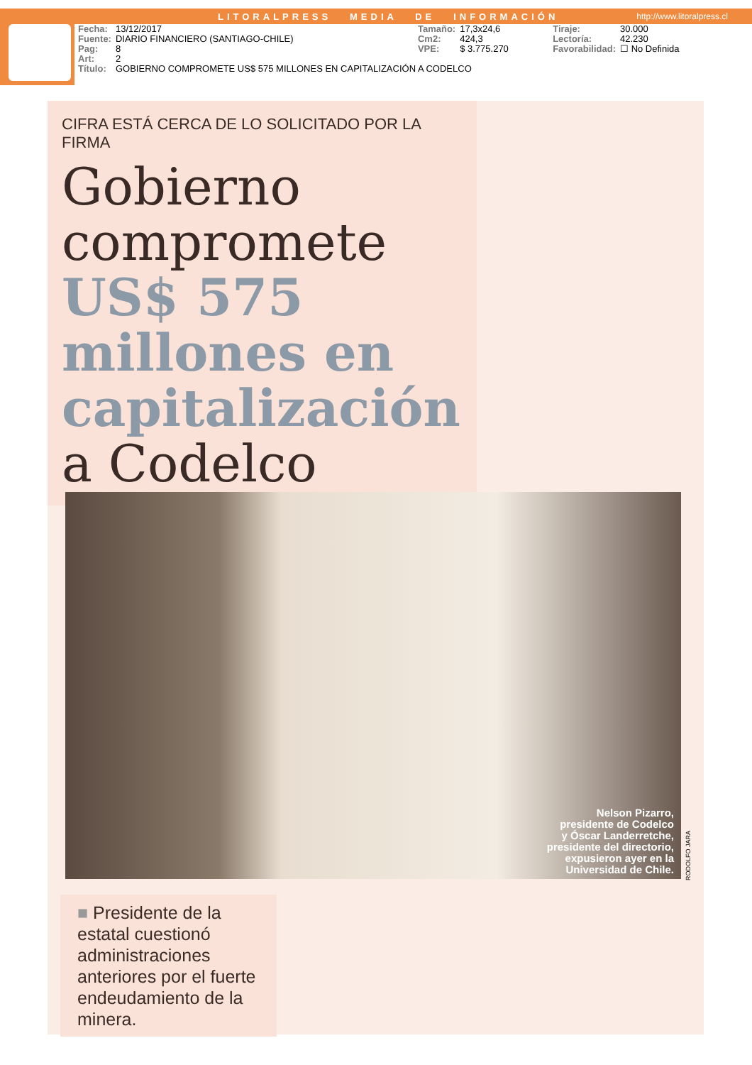LITORALPRESS MEDIA DE INFORMACIÓN http://www.litoralpress.cl
| Fecha: | 13/12/2017 | Tamaño: | 17,3x24,6 | Tiraje: | 30.000 |
| Fuente: | DIARIO FINANCIERO (SANTIAGO-CHILE) | Cm2: | 424,3 | Lectoría: | 42.230 |
| Pag: | 8 | VPE: | $ 3.775.270 | Favorabilidad: | ☐ No Definida |
| Art: | 2 | | | | |
| Título: | GOBIERNO COMPROMETE US$ 575 MILLONES EN CAPITALIZACIÓN A CODELCO | | | | |
CIFRA ESTÁ CERCA DE LO SOLICITADO POR LA FIRMA
Gobierno compromete US$ 575 millones en capitalización a Codelco
Nelson Pizarro,
presidente de Codelco
y Óscar Landerretche,
presidente del directorio,
expusieron ayer en la
Universidad de Chile.
RODOLFO JARA
■ Presidente de la estatal cuestionó administraciones anteriores por el fuerte endeudamiento de la minera.